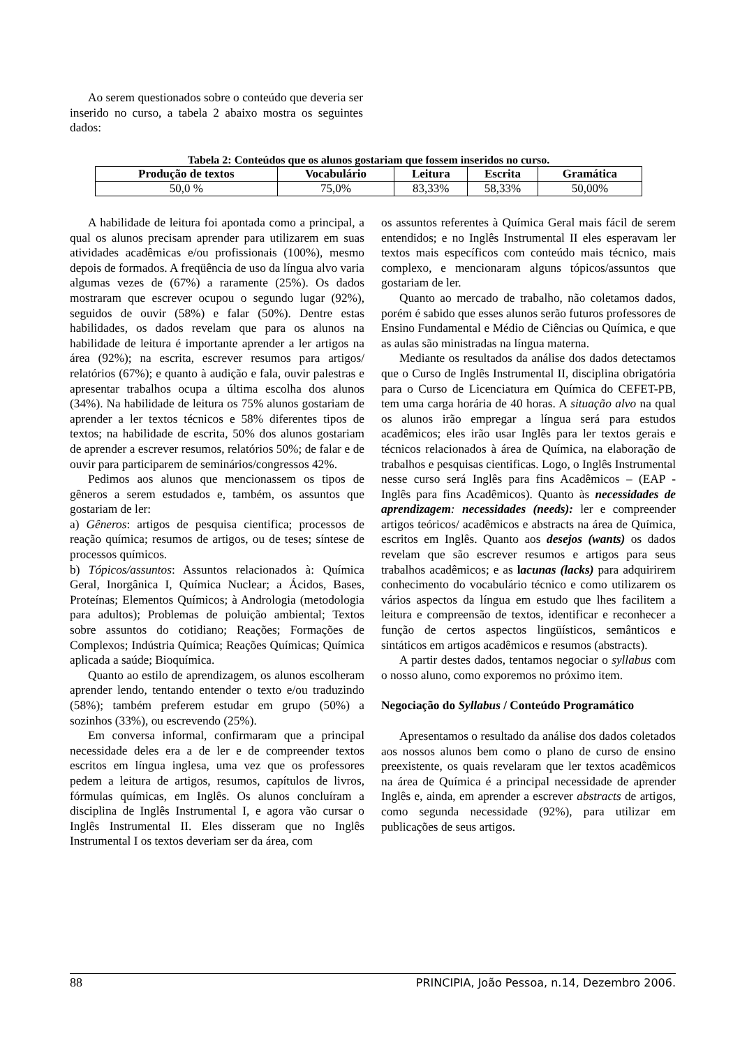Ao serem questionados sobre o conteúdo que deveria ser inserido no curso, a tabela 2 abaixo mostra os seguintes dados:
Tabela 2: Conteúdos que os alunos gostariam que fossem inseridos no curso.
| Produção de textos | Vocabulário | Leitura | Escrita | Gramática |
| --- | --- | --- | --- | --- |
| 50,0 % | 75,0% | 83,33% | 58,33% | 50,00% |
A habilidade de leitura foi apontada como a principal, a qual os alunos precisam aprender para utilizarem em suas atividades acadêmicas e/ou profissionais (100%), mesmo depois de formados. A freqüência de uso da língua alvo varia algumas vezes de (67%) a raramente (25%). Os dados mostraram que escrever ocupou o segundo lugar (92%), seguidos de ouvir (58%) e falar (50%). Dentre estas habilidades, os dados revelam que para os alunos na habilidade de leitura é importante aprender a ler artigos na área (92%); na escrita, escrever resumos para artigos/ relatórios (67%); e quanto à audição e fala, ouvir palestras e apresentar trabalhos ocupa a última escolha dos alunos (34%). Na habilidade de leitura os 75% alunos gostariam de aprender a ler textos técnicos e 58% diferentes tipos de textos; na habilidade de escrita, 50% dos alunos gostariam de aprender a escrever resumos, relatórios 50%; de falar e de ouvir para participarem de seminários/congressos 42%.
Pedimos aos alunos que mencionassem os tipos de gêneros a serem estudados e, também, os assuntos que gostariam de ler:
a) Gêneros: artigos de pesquisa cientifica; processos de reação química; resumos de artigos, ou de teses; síntese de processos químicos.
b) Tópicos/assuntos: Assuntos relacionados à: Química Geral, Inorgânica I, Química Nuclear; a Ácidos, Bases, Proteínas; Elementos Químicos; à Andrologia (metodologia para adultos); Problemas de poluição ambiental; Textos sobre assuntos do cotidiano; Reações; Formações de Complexos; Indústria Química; Reações Químicas; Química aplicada a saúde; Bioquímica.
Quanto ao estilo de aprendizagem, os alunos escolheram aprender lendo, tentando entender o texto e/ou traduzindo (58%); também preferem estudar em grupo (50%) a sozinhos (33%), ou escrevendo (25%).
Em conversa informal, confirmaram que a principal necessidade deles era a de ler e de compreender textos escritos em língua inglesa, uma vez que os professores pedem a leitura de artigos, resumos, capítulos de livros, fórmulas químicas, em Inglês. Os alunos concluíram a disciplina de Inglês Instrumental I, e agora vão cursar o Inglês Instrumental II. Eles disseram que no Inglês Instrumental I os textos deveriam ser da área, com
os assuntos referentes à Química Geral mais fácil de serem entendidos; e no Inglês Instrumental II eles esperavam ler textos mais específicos com conteúdo mais técnico, mais complexo, e mencionaram alguns tópicos/assuntos que gostariam de ler.
Quanto ao mercado de trabalho, não coletamos dados, porém é sabido que esses alunos serão futuros professores de Ensino Fundamental e Médio de Ciências ou Química, e que as aulas são ministradas na língua materna.
Mediante os resultados da análise dos dados detectamos que o Curso de Inglês Instrumental II, disciplina obrigatória para o Curso de Licenciatura em Química do CEFET-PB, tem uma carga horária de 40 horas. A situação alvo na qual os alunos irão empregar a língua será para estudos acadêmicos; eles irão usar Inglês para ler textos gerais e técnicos relacionados à área de Química, na elaboração de trabalhos e pesquisas cientificas. Logo, o Inglês Instrumental nesse curso será Inglês para fins Acadêmicos – (EAP - Inglês para fins Acadêmicos). Quanto às necessidades de aprendizagem: necessidades (needs): ler e compreender artigos teóricos/ acadêmicos e abstracts na área de Química, escritos em Inglês. Quanto aos desejos (wants) os dados revelam que são escrever resumos e artigos para seus trabalhos acadêmicos; e as lacunas (lacks) para adquirirem conhecimento do vocabulário técnico e como utilizarem os vários aspectos da língua em estudo que lhes facilitem a leitura e compreensão de textos, identificar e reconhecer a função de certos aspectos lingüísticos, semânticos e sintáticos em artigos acadêmicos e resumos (abstracts).
A partir destes dados, tentamos negociar o syllabus com o nosso aluno, como exporemos no próximo item.
Negociação do Syllabus / Conteúdo Programático
Apresentamos o resultado da análise dos dados coletados aos nossos alunos bem como o plano de curso de ensino preexistente, os quais revelaram que ler textos acadêmicos na área de Química é a principal necessidade de aprender Inglês e, ainda, em aprender a escrever abstracts de artigos, como segunda necessidade (92%), para utilizar em publicações de seus artigos.
88 PRINCIPIA, João Pessoa, n.14, Dezembro 2006.